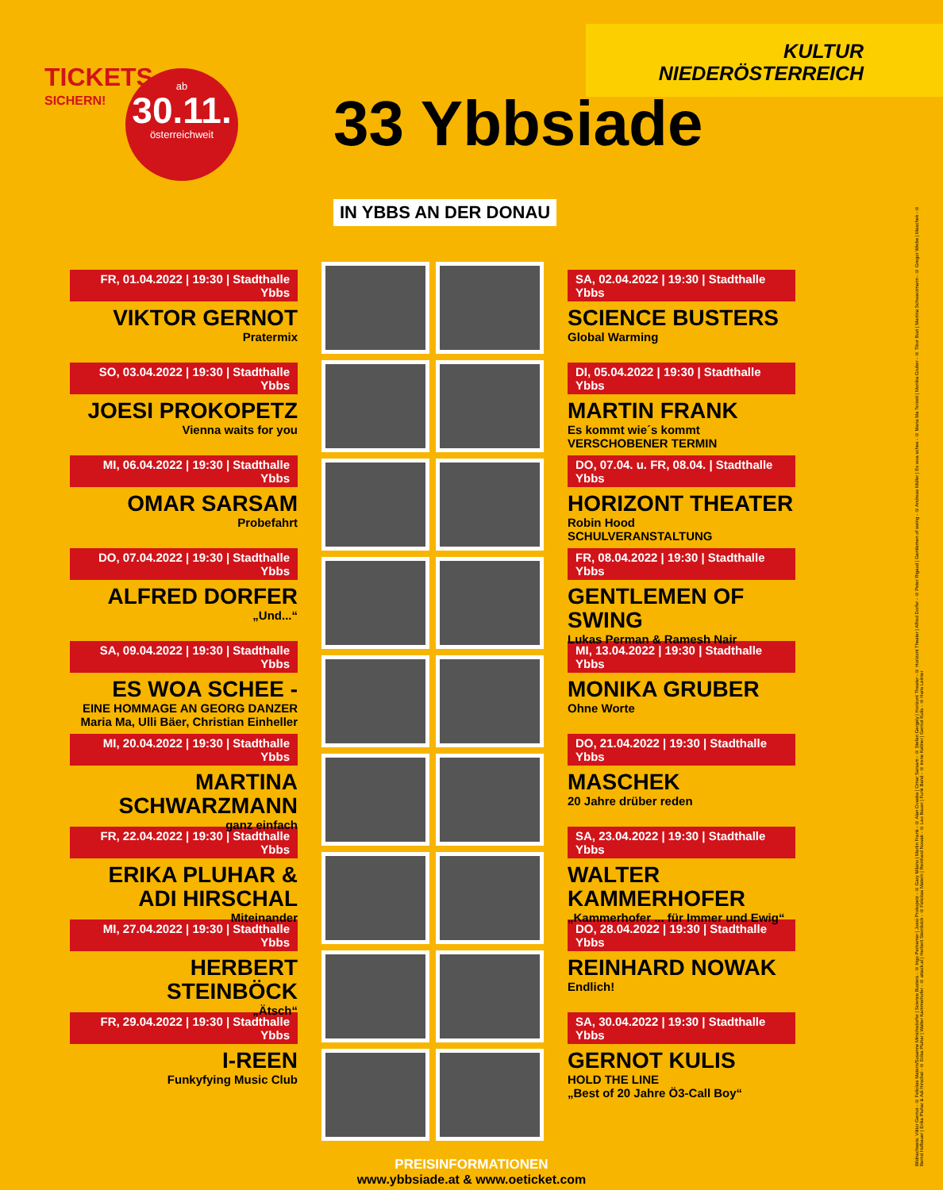TICKETS
SICHERN!
ab
30.11.
österreichweit
33 Ybbsiade
IN YBBS AN DER DONAU
KULTUR
NIEDERÖSTERREICH
FR, 01.04.2022 | 19:30 | Stadthalle Ybbs
VIKTOR GERNOT
Pratermix
SO, 03.04.2022 | 19:30 | Stadthalle Ybbs
JOESI PROKOPETZ
Vienna waits for you
MI, 06.04.2022 | 19:30 | Stadthalle Ybbs
OMAR SARSAM
Probefahrt
DO, 07.04.2022 | 19:30 | Stadthalle Ybbs
ALFRED DORFER
„Und...“
SA, 09.04.2022 | 19:30 | Stadthalle Ybbs
ES WOA SCHEE -
EINE HOMMAGE AN GEORG DANZER
Maria Ma, Ulli Bäer, Christian Einheller
MI, 20.04.2022 | 19:30 | Stadthalle Ybbs
MARTINA SCHWARZMANN
ganz einfach
FR, 22.04.2022 | 19:30 | Stadthalle Ybbs
ERIKA PLUHAR & ADI HIRSCHAL
Miteinander
MI, 27.04.2022 | 19:30 | Stadthalle Ybbs
HERBERT STEINBÖCK
„Ätsch“
FR, 29.04.2022 | 19:30 | Stadthalle Ybbs
I-REEN
Funkyfying Music Club
SA, 02.04.2022 | 19:30 | Stadthalle Ybbs
SCIENCE BUSTERS
Global Warming
DI, 05.04.2022 | 19:30 | Stadthalle Ybbs
MARTIN FRANK
Es kommt wie´s kommt
VERSCHOBENER TERMIN
DO, 07.04. u. FR, 08.04. | Stadthalle Ybbs
HORIZONT THEATER
Robin Hood
SCHULVERANSTALTUNG
FR, 08.04.2022 | 19:30 | Stadthalle Ybbs
GENTLEMEN OF SWING
Lukas Perman & Ramesh Nair
MI, 13.04.2022 | 19:30 | Stadthalle Ybbs
MONIKA GRUBER
Ohne Worte
DO, 21.04.2022 | 19:30 | Stadthalle Ybbs
MASCHEK
20 Jahre drüber reden
SA, 23.04.2022 | 19:30 | Stadthalle Ybbs
WALTER KAMMERHOFER
„Kammerhofer ... für Immer und Ewig“
DO, 28.04.2022 | 19:30 | Stadthalle Ybbs
REINHARD NOWAK
Endlich!
SA, 30.04.2022 | 19:30 | Stadthalle Ybbs
GERNOT KULIS
HOLD THE LINE
„Best of 20 Jahre Ö3-Call Boy“
PREISINFORMATIONEN
www.ybbsiade.at & www.oeticket.com
Bildnachweis: Viktor Gernot - © Felicitas Matern/Susanne Minichsdorfer | Science Busters - © Ingo Pertramer | Joesi Prokopetz - © Gary Milano | Martin Frank - © Alan Ovaska | Omar Sarsam - © Stefan Gergely | Horizont Theater - © Horizont Theater | Alfred Dorfer - © Peter Rigaud | Gentlemen of swing - © Andreas Müller | Es woa schee - © Maria Ma Terzett | Monika Gruber - © Tibor Bozi | Martina Schwarzmann - © Gregor Wiebe | Maschek - © Bernd Hofbauer | Erika Pluhar & Adi Hirschal - © Erika Pluhar | Walter Kammerhofer - © attack.at | Herbert Steinböck - © Felicitas Matern | Reinhard Nowak - © Leo Bauer | Funk Band - © Irene Kellner | Gernot Kulis - © Hans Leitner